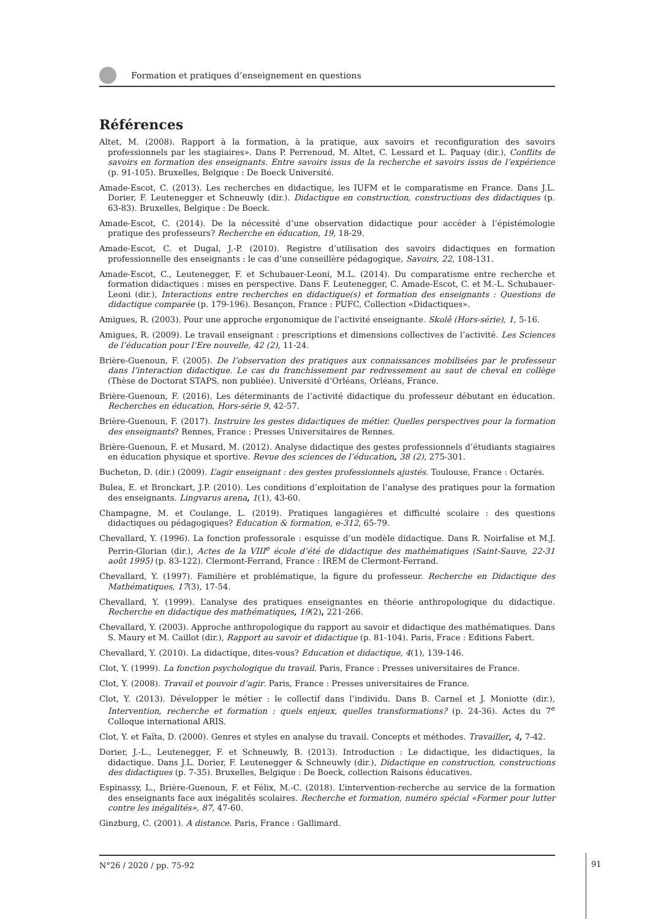Formation et pratiques d’enseignement en questions
Références
Altet, M. (2008). Rapport à la formation, à la pratique, aux savoirs et reconfiguration des savoirs professionnels par les stagiaires». Dans P. Perrenoud, M. Altet, C. Lessard et L. Paquay (dir.), Conflits de savoirs en formation des enseignants. Entre savoirs issus de la recherche et savoirs issus de l’expérience (p. 91-105). Bruxelles, Belgique : De Boeck Université.
Amade-Escot, C. (2013). Les recherches en didactique, les IUFM et le comparatisme en France. Dans J.L. Dorier, F. Leutenegger et Schneuwly (dir.). Didactique en construction, constructions des didactiques (p. 63-83). Bruxelles, Belgique : De Boeck.
Amade-Escot, C. (2014). De la nécessité d’une observation didactique pour accéder à l’épistémologie pratique des professeurs? Recherche en éducation, 19, 18-29.
Amade-Escot, C. et Dugal, J.-P. (2010). Registre d’utilisation des savoirs didactiques en formation professionnelle des enseignants : le cas d’une conseillère pédagogique, Savoirs, 22, 108-131.
Amade-Escot, C., Leutenegger, F. et Schubauer-Leoni, M.L. (2014). Du comparatisme entre recherche et formation didactiques : mises en perspective. Dans F. Leutenegger, C. Amade-Escot, C. et M.-L. Schubauer-Leoni (dir.), Interactions entre recherches en didactique(s) et formation des enseignants : Questions de didactique comparée (p. 179-196). Besançon, France : PUFC, Collection «Didactiques».
Amigues, R. (2003). Pour une approche ergonomique de l’activité enseignante. Skolê (Hors-série), 1, 5-16.
Amigues, R. (2009). Le travail enseignant : prescriptions et dimensions collectives de l’activité. Les Sciences de l’éducation pour l’Ere nouvelle, 42 (2), 11-24.
Brière-Guenoun, F. (2005). De l’observation des pratiques aux connaissances mobilisées par le professeur dans l’interaction didactique. Le cas du franchissement par redressement au saut de cheval en collège (Thèse de Doctorat STAPS, non publiée). Université d’Orléans, Orléans, France.
Brière-Guenoun, F. (2016). Les déterminants de l’activité didactique du professeur débutant en éducation. Recherches en éducation, Hors-série 9, 42-57.
Brière-Guenoun, F. (2017). Instruire les gestes didactiques de métier. Quelles perspectives pour la formation des enseignants? Rennes, France : Presses Universitaires de Rennes.
Brière-Guenoun, F. et Musard, M. (2012). Analyse didactique des gestes professionnels d’étudiants stagiaires en éducation physique et sportive. Revue des sciences de l’éducation, 38 (2), 275-301.
Bucheton, D. (dir.) (2009). L’agir enseignant : des gestes professionnels ajustés. Toulouse, France : Octarès.
Bulea, E. et Bronckart, J.P. (2010). Les conditions d’exploitation de l’analyse des pratiques pour la formation des enseignants. Lingvarus arena, 1(1), 43-60.
Champagne, M. et Coulange, L. (2019). Pratiques langagières et difficulté scolaire : des questions didactiques ou pédagogiques? Education & formation, e-312, 65-79.
Chevallard, Y. (1996). La fonction professorale : esquisse d’un modèle didactique. Dans R. Noirfalise et M.J. Perrin-Glorian (dir.), Actes de la VIII<sup>e</sup> école d’été de didactique des mathématiques (Saint-Sauve, 22-31 août 1995) (p. 83-122). Clermont-Ferrand, France : IREM de Clermont-Ferrand.
Chevallard, Y. (1997). Familière et problématique, la figure du professeur. Recherche en Didactique des Mathématiques, 17(3), 17-54.
Chevallard, Y. (1999). L’analyse des pratiques enseignantes en théorie anthropologique du didactique. Recherche en didactique des mathématiques, 19(2), 221-266.
Chevallard, Y. (2003). Approche anthropologique du rapport au savoir et didactique des mathématiques. Dans S. Maury et M. Caillot (dir.), Rapport au savoir et didactique (p. 81-104). Paris, Frace : Editions Fabert.
Chevallard, Y. (2010). La didactique, dites-vous? Education et didactique, 4(1), 139-146.
Clot, Y. (1999). La fonction psychologique du travail. Paris, France : Presses universitaires de France.
Clot, Y. (2008). Travail et pouvoir d’agir. Paris, France : Presses universitaires de France.
Clot, Y. (2013). Développer le métier : le collectif dans l’individu. Dans B. Carnel et J. Moniotte (dir.), Intervention, recherche et formation : quels enjeux, quelles transformations? (p. 24-36). Actes du 7<sup>e</sup> Colloque international ARIS.
Clot, Y. et Faïta, D. (2000). Genres et styles en analyse du travail. Concepts et méthodes. Travailler, 4, 7-42.
Dorier, J.-L., Leutenegger, F. et Schneuwly, B. (2013). Introduction : Le didactique, les didactiques, la didactique. Dans J.L. Dorier, F. Leutenegger & Schneuwly (dir.), Didactique en construction, constructions des didactiques (p. 7-35). Bruxelles, Belgique : De Boeck, collection Raisons éducatives.
Espinassy, L., Brière-Guenoun, F. et Félix, M.-C. (2018). L’intervention-recherche au service de la formation des enseignants face aux inégalités scolaires. Recherche et formation, numéro spécial «Former pour lutter contre les inégalités», 87, 47-60.
Ginzburg, C. (2001). A distance. Paris, France : Gallimard.
N°26 / 2020 / pp. 75-92
91